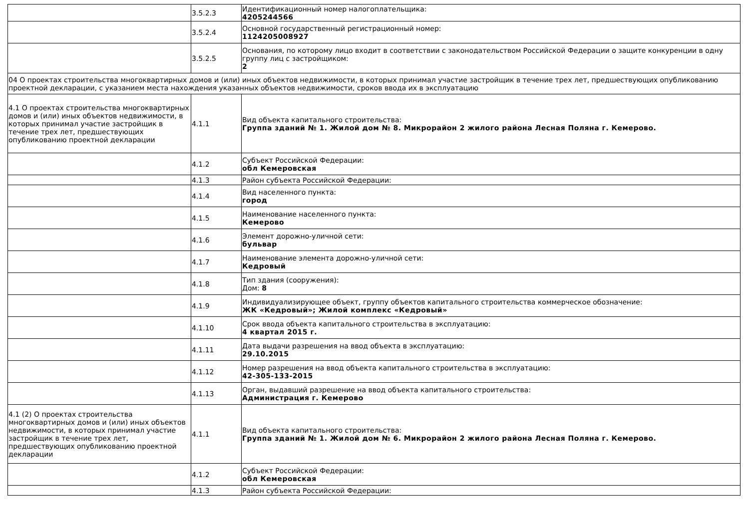| | 3.5.2.3 | Идентификационный номер налогоплательщика: 4205244566 |
| | 3.5.2.4 | Основной государственный регистрационный номер: 1124205008927 |
| | 3.5.2.5 | Основания, по которому лицо входит в соответствии с законодательством Российской Федерации о защите конкуренции в одну группу лиц с застройщиком: 2 |
| 04 О проектах строительства многоквартирных домов и (или) иных объектов недвижимости, в которых принимал участие застройщик в течение трех лет, предшествующих опубликованию проектной декларации, с указанием места нахождения указанных объектов недвижимости, сроков ввода их в эксплуатацию | | |
| 4.1 О проектах строительства многоквартирных домов и (или) иных объектов недвижимости, в которых принимал участие застройщик в течение трех лет, предшествующих опубликованию проектной декларации | 4.1.1 | Вид объекта капитального строительства: Группа зданий № 1. Жилой дом № 8. Микрорайон 2 жилого района Лесная Поляна г. Кемерово. |
| | 4.1.2 | Субъект Российской Федерации: обл Кемеровская |
| | 4.1.3 | Район субъекта Российской Федерации: |
| | 4.1.4 | Вид населенного пункта: город |
| | 4.1.5 | Наименование населенного пункта: Кемерово |
| | 4.1.6 | Элемент дорожно-уличной сети: бульвар |
| | 4.1.7 | Наименование элемента дорожно-уличной сети: Кедровый |
| | 4.1.8 | Тип здания (сооружения): Дом: 8 |
| | 4.1.9 | Индивидуализирующее объект, группу объектов капитального строительства коммерческое обозначение: ЖК «Кедровый»; Жилой комплекс «Кедровый» |
| | 4.1.10 | Срок ввода объекта капитального строительства в эксплуатацию: 4 квартал 2015 г. |
| | 4.1.11 | Дата выдачи разрешения на ввод объекта в эксплуатацию: 29.10.2015 |
| | 4.1.12 | Номер разрешения на ввод объекта капитального строительства в эксплуатацию: 42-305-133-2015 |
| | 4.1.13 | Орган, выдавший разрешение на ввод объекта капитального строительства: Администрация г. Кемерово |
| 4.1 (2) О проектах строительства многоквартирных домов и (или) иных объектов недвижимости, в которых принимал участие застройщик в течение трех лет, предшествующих опубликованию проектной декларации | 4.1.1 | Вид объекта капитального строительства: Группа зданий № 1. Жилой дом № 6. Микрорайон 2 жилого района Лесная Поляна г. Кемерово. |
| | 4.1.2 | Субъект Российской Федерации: обл Кемеровская |
| | 4.1.3 | Район субъекта Российской Федерации: |